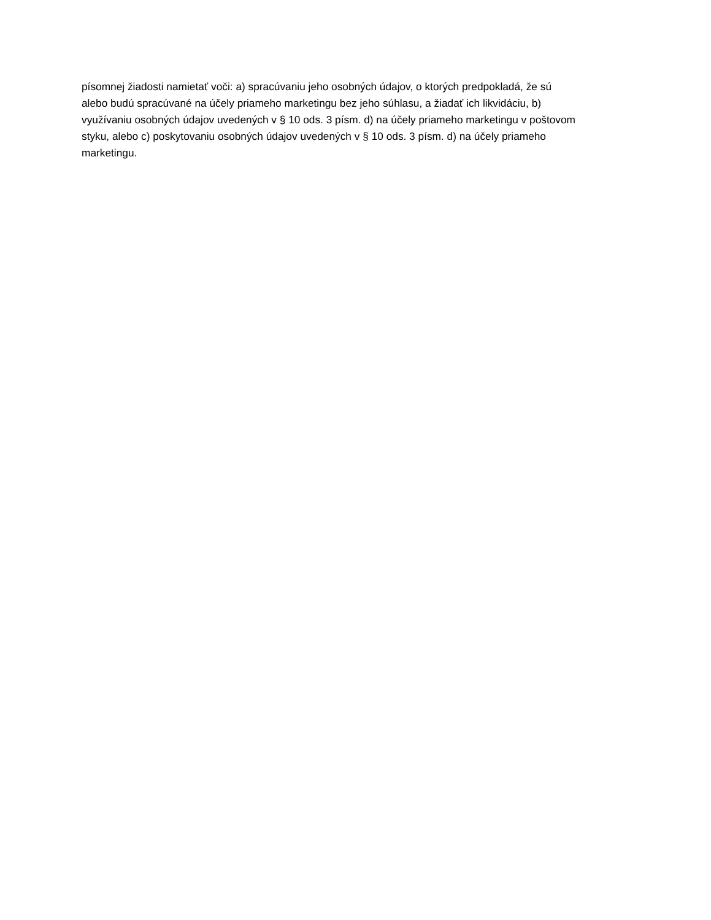písomnej žiadosti namietať voči: a) spracúvaniu jeho osobných údajov, o ktorých predpokladá, že sú
alebo budú spracúvané na účely priameho marketingu bez jeho súhlasu, a žiadať ich likvidáciu, b)
využívaniu osobných údajov uvedených v § 10 ods. 3 písm. d) na účely priameho marketingu v poštovom
styku, alebo c) poskytovaniu osobných údajov uvedených v § 10 ods. 3 písm. d) na účely priameho
marketingu.